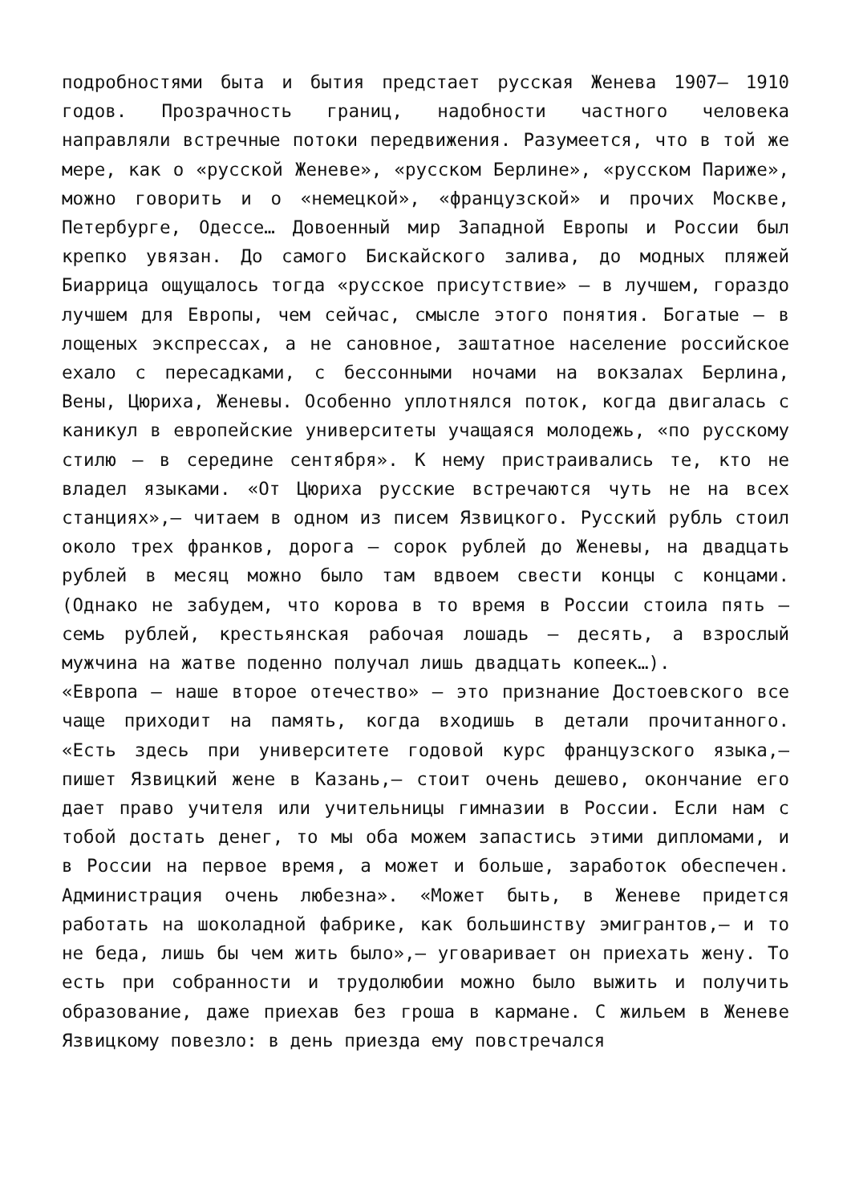подробностями быта и бытия предстает русская Женева 1907— 1910 годов. Прозрачность границ, надобности частного человека направляли встречные потоки передвижения. Разумеется, что в той же мере, как о «русской Женеве», «русском Берлине», «русском Париже», можно говорить и о «немецкой», «французской» и прочих Москве, Петербурге, Одессе… Довоенный мир Западной Европы и России был крепко увязан. До самого Бискайского залива, до модных пляжей Биаррица ощущалось тогда «русское присутствие» — в лучшем, гораздо лучшем для Европы, чем сейчас, смысле этого понятия. Богатые — в лощеных экспрессах, а не сановное, заштатное население российское ехало с пересадками, с бессонными ночами на вокзалах Берлина, Вены, Цюриха, Женевы. Особенно уплотнялся поток, когда двигалась с каникул в европейские университеты учащаяся молодежь, «по русскому стилю — в середине сентября». К нему пристраивались те, кто не владел языками. «От Цюриха русские встречаются чуть не на всех станциях»,— читаем в одном из писем Язвицкого. Русский рубль стоил около трех франков, дорога — сорок рублей до Женевы, на двадцать рублей в месяц можно было там вдвоем свести концы с концами. (Однако не забудем, что корова в то время в России стоила пять — семь рублей, крестьянская рабочая лошадь — десять, а взрослый мужчина на жатве поденно получал лишь двадцать копеек…).
«Европа — наше второе отечество» — это признание Достоевского все чаще приходит на память, когда входишь в детали прочитанного. «Есть здесь при университете годовой курс французского языка,— пишет Язвицкий жене в Казань,— стоит очень дешево, окончание его дает право учителя или учительницы гимназии в России. Если нам с тобой достать денег, то мы оба можем запастись этими дипломами, и в России на первое время, а может и больше, заработок обеспечен. Администрация очень любезна». «Может быть, в Женеве придется работать на шоколадной фабрике, как большинству эмигрантов,— и то не беда, лишь бы чем жить было»,— уговаривает он приехать жену. То есть при собранности и трудолюбии можно было выжить и получить образование, даже приехав без гроша в кармане. С жильем в Женеве Язвицкому повезло: в день приезда ему повстречался